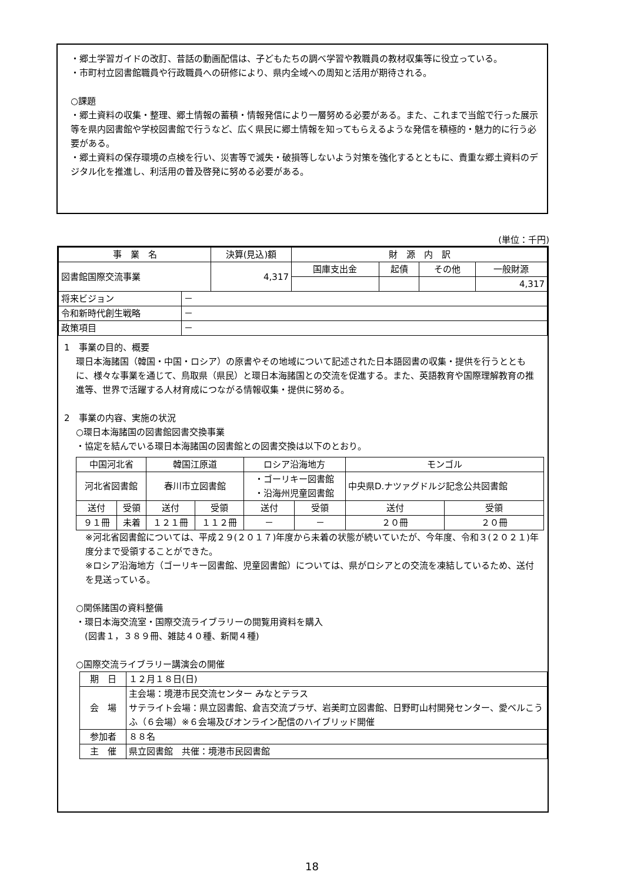・郷土学習ガイドの改訂、昔話の動画配信は、子どもたちの調べ学習や教職員の教材収集等に役立っている。
・市町村立図書館職員や行政職員への研修により、県内全域への周知と活用が期待される。
○課題
・郷土資料の収集・整理、郷土情報の蓄積・情報発信により一層努める必要がある。また、これまで当館で行った展示等を県内図書館や学校図書館で行うなど、広く県民に郷土情報を知ってもらえるような発信を積極的・魅力的に行う必要がある。
・郷土資料の保存環境の点検を行い、災害等で滅失・破損等しないよう対策を強化するとともに、貴重な郷土資料のデジタル化を推進し、利活用の普及啓発に努める必要がある。
(単位：千円)
| 事 業 名 | 決算(見込)額 | 財 源 内 訳 | | | |
| --- | --- | --- | --- | --- | --- |
| 図書館国際交流事業 | 4,317 | 国庫支出金 | 起債 | その他 | 一般財源 |
| | | | | | 4,317 |
| 将来ビジョン | － |
| 令和新時代創生戦略 | － |
| 政策項目 | － |
1　事業の目的、概要
環日本海諸国（韓国・中国・ロシア）の原書やその地域について記述された日本語図書の収集・提供を行うとともに、様々な事業を通じて、鳥取県（県民）と環日本海諸国との交流を促進する。また、英語教育や国際理解教育の推進等、世界で活躍する人材育成につながる情報収集・提供に努める。
2　事業の内容、実施の状況
○環日本海諸国の図書館図書交換事業
・協定を結んでいる環日本海諸国の図書館との図書交換は以下のとおり。
| 中国河北省 | | 韓国江原道 | | ロシア沿海地方 | | モンゴル | |
| 河北省図書館 | | 春川市立図書館 | | ・ゴーリキー図書館 ・沿海州児童図書館 | | 中央県D.ナツァグドルジ記念公共図書館 | |
| 送付 | 受領 | 送付 | 受領 | 送付 | 受領 | 送付 | 受領 |
| ９１冊 | 未着 | １２１冊 | １１２冊 | － | － | ２０冊 | ２０冊 |
※河北省図書館については、平成２９(２０１７)年度から未着の状態が続いていたが、今年度、令和３(２０２１)年度分まで受領することができた。
※ロシア沿海地方（ゴーリキー図書館、児童図書館）については、県がロシアとの交流を凍結しているため、送付を見送っている。
○関係諸国の資料整備
・環日本海交流室・国際交流ライブラリーの閲覧用資料を購入
　(図書１，３８９冊、雑誌４０種、新聞４種)
○国際交流ライブラリー講演会の開催
| 期 日 | １２月１８日(日) |
| 会 場 | 主会場：境港市民交流センター みなとテラス サテライト会場：県立図書館、倉吉交流プラザ、岩美町立図書館、日野町山村開発センター、愛ベルこうふ（６会場）※６会場及びオンライン配信のハイブリッド開催 |
| 参加者 | ８８名 |
| 主 催 | 県立図書館 共催：境港市民図書館 |
18